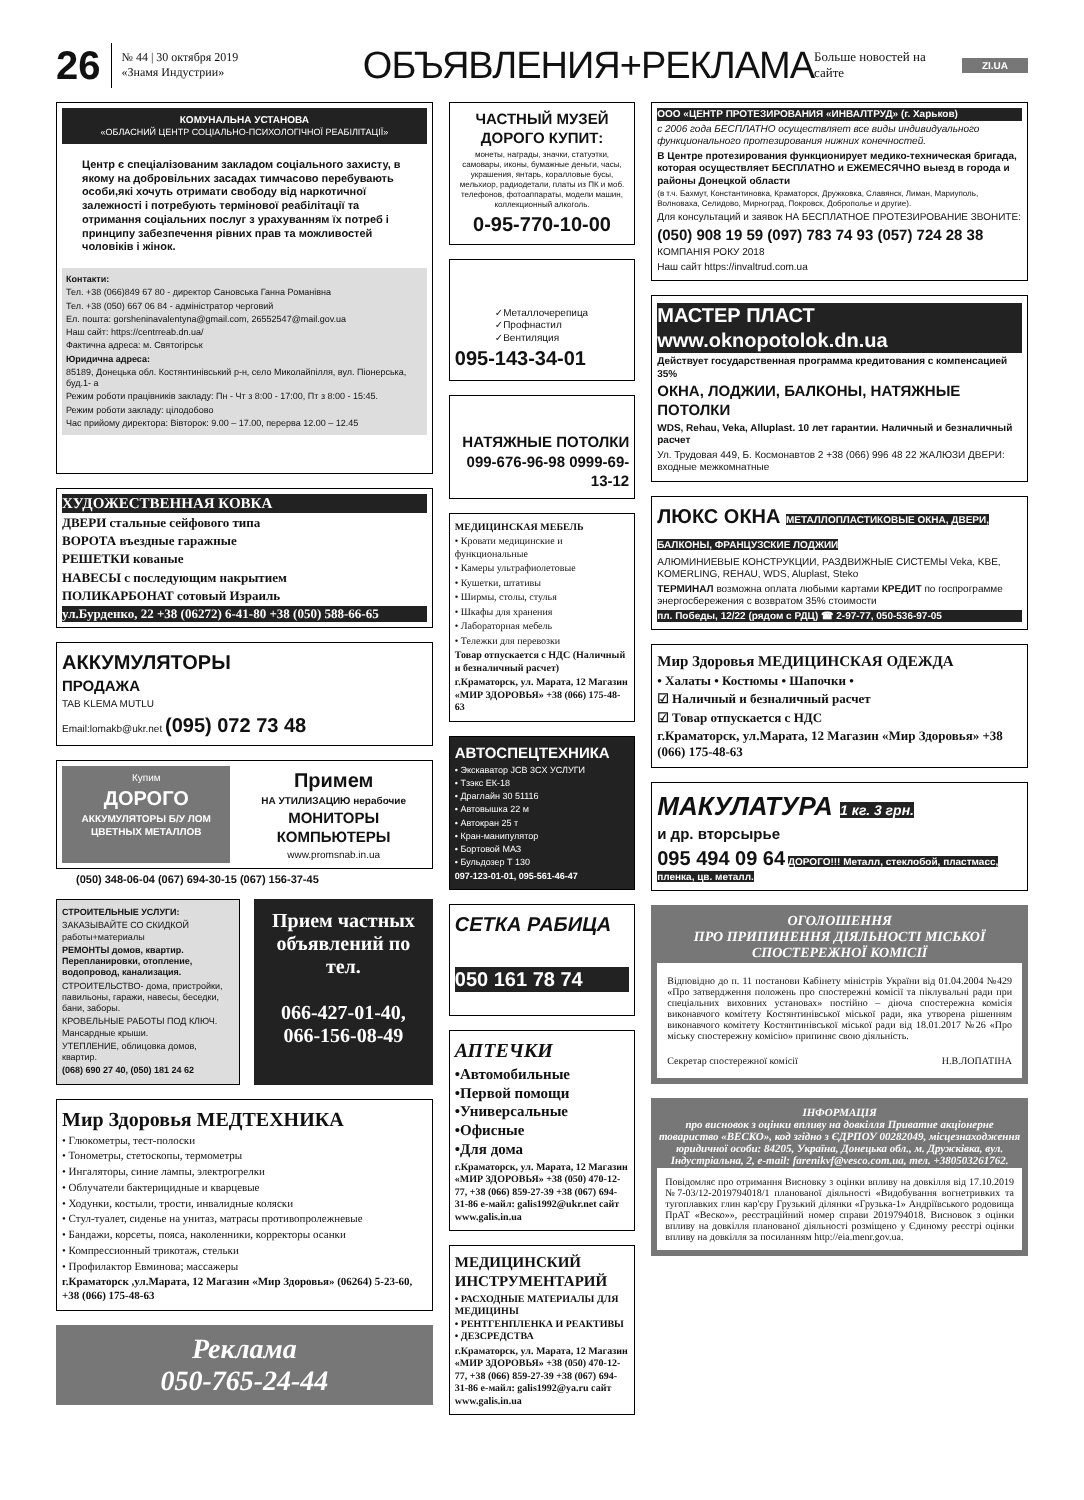26
№ 44 | 30 октября 2019
«Знамя Индустрии»
ОБЪЯВЛЕНИЯ+РЕКЛАМА
Больше новостей на сайте
ZI.UA
КОМУНАЛЬНА УСТАНОВА
«ОБЛАСНИЙ ЦЕНТР СОЦІАЛЬНО-ПСИХОЛОГІЧНОЇ РЕАБІЛІТАЦІЇ»
Центр є спеціалізованим закладом соціального захисту, в якому на добровільних засадах тимчасово перебувають особи,які хочуть отримати свободу від наркотичної залежності і потребують термінової реабілітації та отримання соціальних послуг з урахуванням їх потреб і принципу забезпечення рівних прав та можливостей чоловіків і жінок.
Контакти:
Тел. +38 (066)849 67 80 - директор Сановська Ганна Романівна
Тел. +38 (050) 667 06 84 - адміністратор черговий
Ел. пошта: gorsheninavalentyna@gmail.com, 26552547@mail.gov.ua
Наш сайт: https://centrreab.dn.ua/
Фактична адреса: м. Святогірськ
Юридична адреса:
85189, Донецька обл. Костянтинівський р-н, село Миколайпілля, вул. Піонерська, буд.1- а
Режим роботи працівників закладу: Пн - Чт з 8:00 - 17:00, Пт з 8:00 - 15:45.
Режим роботи закладу: цілодобово
Час прийому директора: Вівторок: 9.00 – 17.00, перерва 12.00 – 12.45
ХУДОЖЕСТВЕННАЯ КОВКА
ДВЕРИ стальные сейфового типа
ВОРОТА въездные гаражные
РЕШЕТКИ кованые
НАВЕСЫ с последующим накрытием
ПОЛИКАРБОНАТ сотовый Израиль
ул.Бурденко, 22 +38 (06272) 6-41-80 +38 (050) 588-66-65
АККУМУЛЯТОРЫ
ПРОДАЖА
TAB KLEMA MUTLU
Email:lomakb@ukr.net (095) 072 73 48
Купим
ДОРОГО
АККУМУЛЯТОРЫ Б/У ЛОМ ЦВЕТНЫХ МЕТАЛЛОВ
Примем
НА УТИЛИЗАЦИЮ нерабочие
МОНИТОРЫ КОМПЬЮТЕРЫ
www.promsnab.in.ua
(050) 348-06-04 (067) 694-30-15 (067) 156-37-45
СТРОИТЕЛЬНЫЕ УСЛУГИ:
ЗАКАЗЫВАЙТЕ СО СКИДКОЙ работы+материалы
РЕМОНТЫ домов, квартир. Перепланировки, отопление, водопровод, канализация.
СТРОИТЕЛЬСТВО- дома, пристройки, павильоны, гаражи, навесы, беседки, бани, заборы.
КРОВЕЛЬНЫЕ РАБОТЫ ПОД КЛЮЧ. Мансардные крыши.
УТЕПЛЕНИЕ, облицовка домов, квартир.
(068) 690 27 40, (050) 181 24 62
Прием частных объявлений по тел.
066-427-01-40, 066-156-08-49
Мир Здоровья МЕДТЕХНИКА
• Глюкометры, тест-полоски
• Тонометры, стетоскопы, термометры
• Ингаляторы, синие лампы, электрогрелки
• Облучатели бактерицидные и кварцевые
• Ходунки, костыли, трости, инвалидные коляски
• Стул-туалет, сиденье на унитаз, матрасы противопролежневые
• Бандажи, корсеты, пояса, наколенники, корректоры осанки
• Компрессионный трикотаж, стельки
• Профилактор Евминова; массажеры
г.Краматорск ,ул.Марата, 12 Магазин «Мир Здоровья» (06264) 5-23-60, +38 (066) 175-48-63
Реклама
050-765-24-44
ЧАСТНЫЙ МУЗЕЙ ДОРОГО КУПИТ:
монеты, награды, значки, статуэтки, самовары, иконы, бумажные деньги, часы, украшения, янтарь, коралловые бусы, мельхиор, радиодетали, платы из ПК и моб. телефонов, фотоаппараты, модели машин, коллекционный алкоголь.
0-95-770-10-00
✓Металлочерепица
✓Профнастил
✓Вентиляция
095-143-34-01
НАТЯЖНЫЕ ПОТОЛКИ
099-676-96-98 0999-69-13-12
МЕДИЦИНСКАЯ МЕБЕЛЬ
• Кровати медицинские и функциональные
• Камеры ультрафиолетовые
• Кушетки, штативы
• Ширмы, столы, стулья
• Шкафы для хранения
• Лабораторная мебель
• Тележки для перевозки
Товар отпускается с НДС (Наличный и безналичный расчет)
г.Краматорск, ул. Марата, 12 Магазин «МИР ЗДОРОВЬЯ» +38 (066) 175-48-63
АВТОСПЕЦТЕХНИКА
• Экскаватор JCB 3CX УСЛУГИ
• Тзэкс ЕК-18
• Драглайн 30 51116
• Автовышка 22 м
• Автокран 25 т
• Кран-манипулятор
• Бортовой МАЗ
• Бульдозер Т 130
097-123-01-01, 095-561-46-47
СЕТКА РАБИЦА
050 161 78 74
АПТЕЧКИ
•Автомобильные
•Первой помощи
•Универсальные
•Офисные
•Для дома
г.Краматорск, ул. Марата, 12 Магазин «МИР ЗДОРОВЬЯ» +38 (050) 470-12-77, +38 (066) 859-27-39 +38 (067) 694-31-86 е-майл: galis1992@ukr.net сайт www.galis.in.ua
МЕДИЦИНСКИЙ ИНСТРУМЕНТАРИЙ
• РАСХОДНЫЕ МАТЕРИАЛЫ ДЛЯ МЕДИЦИНЫ
• РЕНТГЕНПЛЕНКА И РЕАКТИВЫ
• ДЕЗСРЕДСТВА
г.Краматорск, ул. Марата, 12 Магазин «МИР ЗДОРОВЬЯ» +38 (050) 470-12-77, +38 (066) 859-27-39 +38 (067) 694-31-86 е-майл: galis1992@ya.ru сайт www.galis.in.ua
ООО «ЦЕНТР ПРОТЕЗИРОВАНИЯ «ИНВАЛТРУД» (г. Харьков)
с 2006 года БЕСПЛАТНО осуществляет все виды индивидуального функционального протезирования нижних конечностей.
В Центре протезирования функционирует медико-техническая бригада, которая осуществляет БЕСПЛАТНО и ЕЖЕМЕСЯЧНО выезд в города и районы Донецкой области
(в т.ч. Бахмут, Константиновка, Краматорск, Дружковка, Славянск, Лиман, Мариуполь, Волноваха, Селидово, Мирноград, Покровск, Доброполье и другие).
Для консультаций и заявок НА БЕСПЛАТНОЕ ПРОТЕЗИРОВАНИЕ ЗВОНИТЕ:
(050) 908 19 59 (097) 783 74 93 (057) 724 28 38
КОМПАНІЯ РОКУ 2018
Наш сайт https://invaltrud.com.ua
МАСТЕР ПЛАСТ www.oknopotolok.dn.ua
Действует государственная программа кредитования с компенсацией 35%
ОКНА, ЛОДЖИИ, БАЛКОНЫ, НАТЯЖНЫЕ ПОТОЛКИ
WDS, Rehau, Veka, Alluplast. 10 лет гарантии. Наличный и безналичный расчет
Ул. Трудовая 449, Б. Космонавтов 2 +38 (066) 996 48 22 ЖАЛЮЗИ ДВЕРИ: входные межкомнатные
ЛЮКС ОКНА МЕТАЛЛОПЛАСТИКОВЫЕ ОКНА, ДВЕРИ, БАЛКОНЫ, ФРАНЦУЗСКИЕ ЛОДЖИИ
АЛЮМИНИЕВЫЕ КОНСТРУКЦИИ, РАЗДВИЖНЫЕ СИСТЕМЫ Veka, KBE, KOMERLING, REHAU, WDS, Aluplast, Steko
ТЕРМИНАЛ возможна оплата любыми картами КРЕДИТ по госпрограмме энергосбережения с возвратом 35% стоимости
пл. Победы, 12/22 (рядом с РДЦ) ☎ 2-97-77, 050-536-97-05
Мир Здоровья МЕДИЦИНСКАЯ ОДЕЖДА
• Халаты • Костюмы • Шапочки •
☑ Наличный и безналичный расчет
☑ Товар отпускается с НДС
г.Краматорск, ул.Марата, 12 Магазин «Мир Здоровья» +38 (066) 175-48-63
МАКУЛАТУРА 1 кг. 3 грн.
и др. вторсырье
095 494 09 64 ДОРОГО!!! Металл, стеклобой, пластмасс, пленка, цв. металл.
ОГОЛОШЕННЯ
ПРО ПРИПИНЕННЯ ДІЯЛЬНОСТІ МІСЬКОЇ СПОСТЕРЕЖНОЇ КОМІСІЇ
Відповідно до п. 11 постанови Кабінету міністрів України від 01.04.2004 №429 «Про затвердження положень про спостережні комісії та піклувальні ради при спеціальних виховних установах» постійно – діюча спостережна комісія виконавчого комітету Костянтинівської міської ради, яка утворена рішенням виконавчого комітету Костянтинівської міської ради від 18.01.2017 №26 «Про міську спостережну комісію» припиняє свою діяльність.
Секретар спостережної комісії Н.В.ЛОПАТІНА
ІНФОРМАЦІЯ
про висновок з оцінки впливу на довкілля Приватне акціонерне товариство «ВЕСКО», код згідно з ЄДРПОУ 00282049, місцезнаходження юридичної особи: 84205, Україна, Донецька обл., м. Дружківка, вул. Індустріальна, 2, e-mail: farenikvf@vesco.com.ua, тел. +380503261762.
Повідомляє про отримання Висновку з оцінки впливу на довкілля від 17.10.2019 №7-03/12-2019794018/1 планованої діяльності «Видобування вогнетривких та тугоплавких глин кар'єру Грузький ділянки «Грузька-1» Андріївського родовища ПрАТ «Веско»», реєстраційний номер справи 2019794018. Висновок з оцінки впливу на довкілля планованої діяльності розміщено у Єдиному реєстрі оцінки впливу на довкілля за посиланням http://eia.menr.gov.ua.